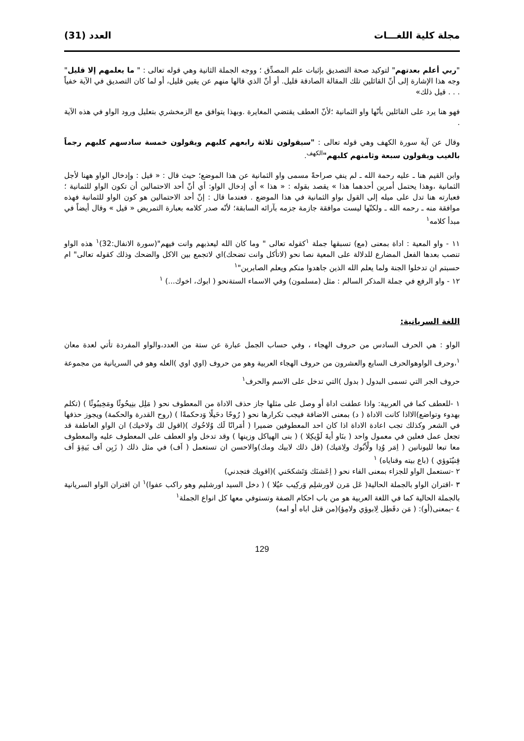مجلة كلية اللغـــات العدد (31)
"ربي أعلم بعدتهم" لتوكيد صحة التصديق بإثبات علم المصدِّق ؛ ووجه الجملة الثانية وهي قوله تعالى : " ما يعلمهم إلا قليل" وجه هذا الإشارة إلى أنّ القائلين تلك المقالة الصادقة قليل. أو أنّ الذي قالها منهم عن يقين قليل، أو لما كان التصديق في الآية خفياً . . . قيل ذلك»
فهو هنا يرد على القائلين بأنّها واو الثمانية ؛لأنّ العطف يقتضي المغايرة .وبهذا يتوافق مع الزمخشري بتعليل ورود الواو في هذه الآية .
وقال عن آية سورة الكهف وهي قوله تعالى : "سيقولون ثلاثة رابعهم كلبهم ويقولون خمسة سادسهم كلبهم رجماً بالغيب ويقولون سبعة وثامنهم كلبهم"<sup>الكهف</sup>.
وابن القيم هنا ـ عليه رحمة الله ـ لم ينفِ صراحةً مسمى واو الثمانية عن هذا الموضع؛ حيث قال : « قيل : وإدخال الواو ههنا لأجل الثمانية ،وهذا يحتمل أمرين أحدهما هذا » يقصد بقوله : « هذا » أي إدخال الواو: أي أنّ أحد الاحتمالين أن تكون الواو للثمانية ؛ فعبارته هنا تدل على ميله إلى القول بواو الثمانية في هذا الموضع . فعندما قال : إنّ أحد الاحتمالين هو كون الواو للثمانية فهذه موافقة منه ـ رحمه الله ـ ولكنّها ليست موافقة جازمة جزمه بآرائه السابقة؛ لأنّه صدر كلامه بعبارة التمريض « قيل » وقال أيضاً في مبدأ كلامه<sup>١</sup>
١١ - واو المعية : اداة بمعنى (مع) تسبقها جملة <sup>١</sup>كقوله تعالى " وما كان الله ليعذبهم وانت فيهم"(سورة الانفال:32)<sup>١</sup> هذه الواو تنصب بعدها الفعل المضارع للدلالة على المعية نصا نحو (لاتأكل وانت تضحك)اي لاتجمع بين الاكل والضحك وذلك كقوله تعالى" ام حسبتم ان تدخلوا الجنة ولما يعلم الله الذين جاهدوا منكم ويعلم الصابرين"<sup>١</sup>
١٢ - واو الرفع في جملة المذكر السالم : مثل (مسلمون) وفي الاسماء الستةنحو ( ابوك، اخوك...) <sup>١</sup>
اللغة السريانية:
الواو : هي الحرف السادس من حروف الهجاء ، وفي حساب الجمل عبارة عن ستة من العدد،والواو المفردة تأتي لعدة معان <sup>١</sup>،وحرف الواوهوالحرف السابع والعشرون من حروف الهجاء العربية وهو من حروف (اوي اوي )العله وهو في السريانية من مجموعة حروف الجر التي تسمى البدول ( بدول )التي تدخل على الاسم والحرف<sup>١</sup>
١ -للعطف كما في العربية: واذا عطفت اداة أو وصل على مثلها جاز حذف الاداة من المعطوف نحو ( مَلِل بنِيحُوثًا ومَخِيبُوثًا ) (تكلم بهدوء وتواضع)الااذا كانت الاداة ( د) بمعنى الاضافة فيجب تكرارها نحو ( رُوحًا دحَيلًا وَدحكمةًا ) (روح القدرة والحكمة) ويجوز حذفها في الشعر وكذلك تجب اعادة الاداة اذا كان احد المعطوفين ضميرا ( أمَرانًا لَك وُلاحُوك )(اقول لك ولاخيك) ان الواو العاطفة قد تجعل عمل فعلين في معمول واحد ( بنَاو أيةَ لَوْيكِلا ) ( بنى الهياكل وزينها ) وقد تدخل واو العطف على المعطوف عليه والمعطوف معا تبعا لليونانين ( اِمَر وُدِا ولْأبُوك ولِامَيك) (قل ذلك لابيك ومك)والاحسن ان تستعمل ( اَف) في مثل ذلك ( زَبِن اَف بَيةِؤ اَف قِنيُنَوؤي ) (باع بيته وقناياه) <sup>١</sup>
٢ -تستعمل الواو للجزاء بمعنى الفاء نحو ( اِعَشنَك وَتَشكحَني )(اقويك فتجدني)
٣ -اقتران الواو بالجملة الحالية( عَل مَرن لاورشلِم وَركِيب عيُلا ) ( دخل السيد اورشليم وهو راكب عفوا)<sup>١</sup> ان اقتران الواو السريانية بالجملة الحالية كما في اللغة العربية هو من باب احكام الصفة وتستوفي معها كل انواع الجملة<sup>١</sup>
٤ -بمعنى(أو): ( مَن دقَطِل لِابوؤي ولامِؤ)(من قتل اباه أو امه)
129